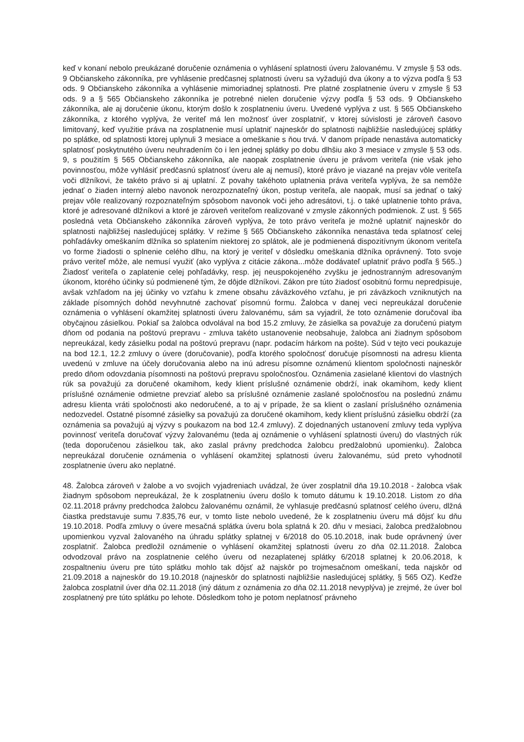keď v konaní nebolo preukázané doručenie oznámenia o vyhlásení splatnosti úveru žalovanému. V zmysle § 53 ods. 9 Občianskeho zákonníka, pre vyhlásenie predčasnej splatnosti úveru sa vyžadujú dva úkony a to výzva podľa § 53 ods. 9 Občianskeho zákonníka a vyhlásenie mimoriadnej splatnosti. Pre platné zosplatnenie úveru v zmysle § 53 ods. 9 a § 565 Občianskeho zákonníka je potrebné nielen doručenie výzvy podľa § 53 ods. 9 Občianskeho zákonníka, ale aj doručenie úkonu, ktorým došlo k zosplatneniu úveru. Uvedené vyplýva z ust. § 565 Občianskeho zákonníka, z ktorého vyplýva, že veriteľ má len možnosť úver zosplatniť, v ktorej súvislosti je zároveň časovo limitovaný, keď využitie práva na zosplatnenie musí uplatniť najneskôr do splatnosti najbližšie nasledujúcej splátky po splátke, od splatnosti ktorej uplynuli 3 mesiace a omeškanie s ňou trvá. V danom prípade nenastáva automaticky splatnosť poskytnutého úveru neuhradením čo i len jednej splátky po dobu dlhšiu ako 3 mesiace v zmysle § 53 ods. 9, s použitím § 565 Občianskeho zákonníka, ale naopak zosplatnenie úveru je právom veriteľa (nie však jeho povinnosťou, môže vyhlásiť predčasnú splatnosť úveru ale aj nemusí), ktoré právo je viazané na prejav vôle veriteľa voči dlžníkovi, že takéto právo si aj uplatní. Z povahy takéhoto uplatnenia práva veriteľa vyplýva, že sa nemôže jednať o žiaden interný alebo navonok nerozpoznateľný úkon, postup veriteľa, ale naopak, musí sa jednať o taký prejav vôle realizovaný rozpoznateľným spôsobom navonok voči jeho adresátovi, t.j. o také uplatnenie tohto práva, ktoré je adresované dlžníkovi a ktoré je zároveň veriteľom realizované v zmysle zákonných podmienok. Z ust. § 565 posledná veta Občianskeho zákonníka zároveň vyplýva, že toto právo veriteľa je možné uplatniť najneskôr do splatnosti najbližšej nasledujúcej splátky. V režime § 565 Občianskeho zákonníka nenastáva teda splatnosť celej pohľadávky omeškaním dlžníka so splatením niektorej zo splátok, ale je podmienená dispozitívnym úkonom veriteľa vo forme žiadosti o splnenie celého dlhu, na ktorý je veriteľ v dôsledku omeškania dlžníka oprávnený. Toto svoje právo veriteľ môže, ale nemusí využiť (ako vyplýva z citácie zákona...môže dodávateľ uplatniť právo podľa § 565..) Žiadosť veriteľa o zaplatenie celej pohľadávky, resp. jej neuspokojeného zvyšku je jednostranným adresovaným úkonom, ktorého účinky sú podmienené tým, že dôjde dlžníkovi. Zákon pre túto žiadosť osobitnú formu nepredpisuje, avšak vzhľadom na jej účinky vo vzťahu k zmene obsahu záväzkového vzťahu, je pri záväzkoch vzniknutých na základe písomných dohôd nevyhnutné zachovať písomnú formu. Žalobca v danej veci nepreukázal doručenie oznámenia o vyhlásení okamžitej splatnosti úveru žalovanému, sám sa vyjadril, že toto oznámenie doručoval iba obyčajnou zásielkou. Pokiaľ sa žalobca odvolával na bod 15.2 zmluvy, že zásielka sa považuje za doručenú piatym dňom od podania na poštovú prepravu - zmluva takéto ustanovenie neobsahuje, žalobca ani žiadnym spôsobom nepreukázal, kedy zásielku podal na poštovú prepravu (napr. podacím hárkom na pošte). Súd v tejto veci poukazuje na bod 12.1, 12.2 zmluvy o úvere (doručovanie), podľa ktorého spoločnosť doručuje písomnosti na adresu klienta uvedenú v zmluve na účely doručovania alebo na inú adresu písomne oznámenú klientom spoločnosti najneskôr predo dňom odovzdania písomnosti na poštovú prepravu spoločnosťou. Oznámenia zasielané klientovi do vlastných rúk sa považujú za doručené okamihom, kedy klient príslušné oznámenie obdrží, inak okamihom, kedy klient príslušné oznámenie odmietne prevziať alebo sa príslušné oznámenie zaslané spoločnosťou na poslednú známu adresu klienta vráti spoločnosti ako nedoručené, a to aj v prípade, že sa klient o zaslaní príslušného oznámenia nedozvedel. Ostatné písomné zásielky sa považujú za doručené okamihom, kedy klient príslušnú zásielku obdrží (za oznámenia sa považujú aj výzvy s poukazom na bod 12.4 zmluvy). Z dojednaných ustanovení zmluvy teda vyplýva povinnosť veriteľa doručovať výzvy žalovanému (teda aj oznámenie o vyhlásení splatnosti úveru) do vlastných rúk (teda doporučenou zásielkou tak, ako zaslal právny predchodca žalobcu predžalobnú upomienku). Žalobca nepreukázal doručenie oznámenia o vyhlásení okamžitej splatnosti úveru žalovanému, súd preto vyhodnotil zosplatnenie úveru ako neplatné.
48. Žalobca zároveň v žalobe a vo svojich vyjadreniach uvádzal, že úver zosplatnil dňa 19.10.2018 - žalobca však žiadnym spôsobom nepreukázal, že k zosplatneniu úveru došlo k tomuto dátumu k 19.10.2018. Listom zo dňa 02.11.2018 právny predchodca žalobcu žalovanému oznámil, že vyhlasuje predčasnú splatnosť celého úveru, dlžná čiastka predstavuje sumu 7.835,76 eur, v tomto liste nebolo uvedené, že k zosplatneniu úveru má dôjsť ku dňu 19.10.2018. Podľa zmluvy o úvere mesačná splátka úveru bola splatná k 20. dňu v mesiaci, žalobca predžalobnou upomienkou vyzval žalovaného na úhradu splátky splatnej v 6/2018 do 05.10.2018, inak bude oprávnený úver zosplatniť. Žalobca predložil oznámenie o vyhlásení okamžitej splatnosti úveru zo dňa 02.11.2018. Žalobca odvodzoval právo na zosplatnenie celého úveru od nezaplatenej splátky 6/2018 splatnej k 20.06.2018, k zospaltneniu úveru pre túto splátku mohlo tak dôjsť až najskôr po trojmesačnom omeškaní, teda najskôr od 21.09.2018 a najneskôr do 19.10.2018 (najneskôr do splatnosti najbližšie nasledujúcej splátky, § 565 OZ). Keďže žalobca zosplatnil úver dňa 02.11.2018 (iný dátum z oznámenia zo dňa 02.11.2018 nevyplýva) je zrejmé, že úver bol zosplatnený pre túto splátku po lehote. Dôsledkom toho je potom neplatnosť právneho